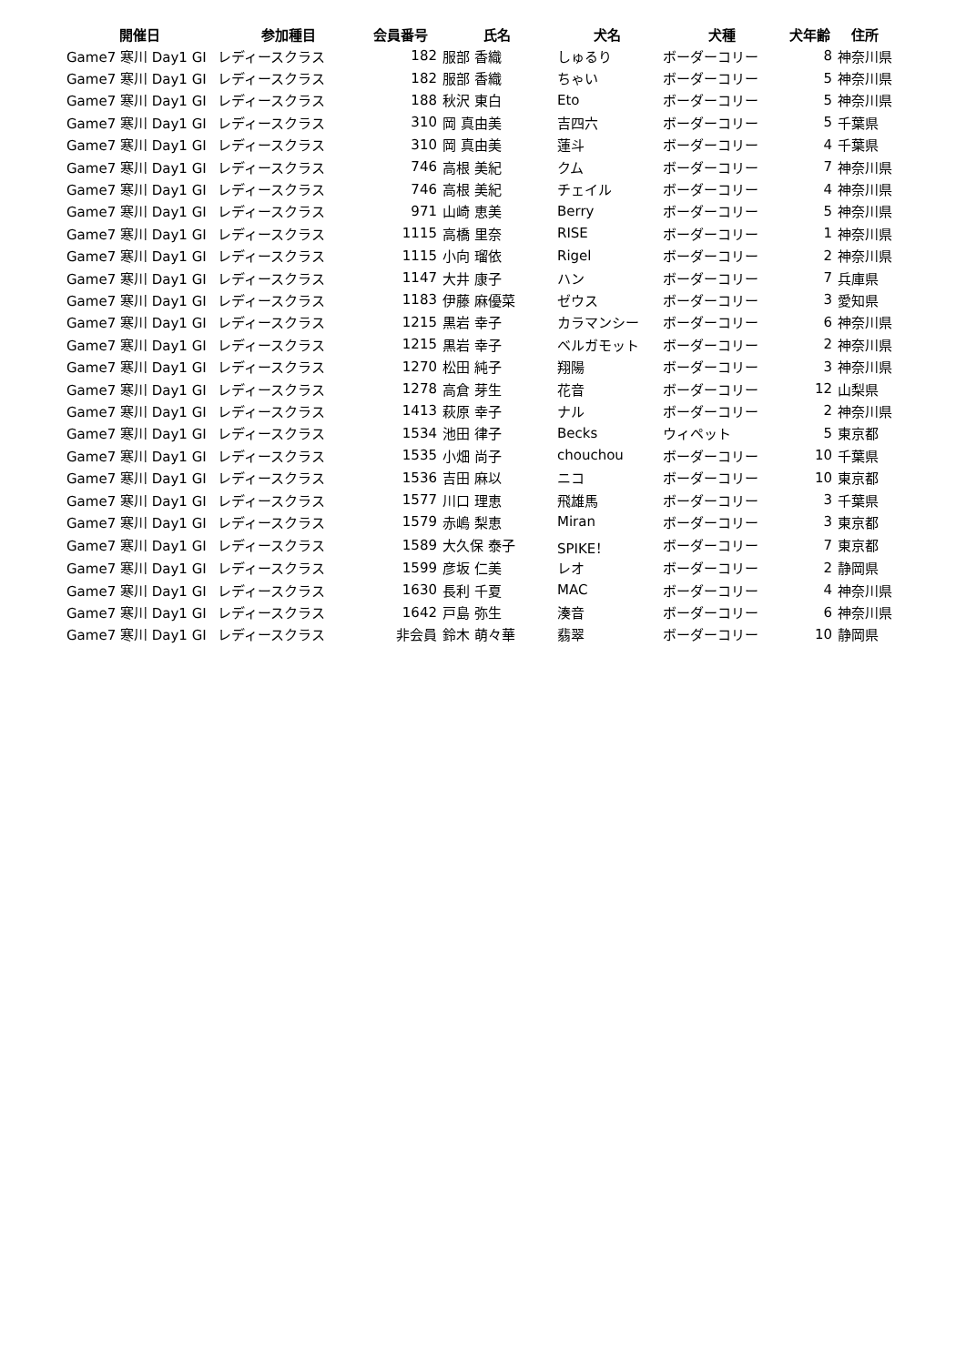| 開催日 | 参加種目 | 会員番号 | 氏名 | 犬名 | 犬種 | 犬年齢 | 住所 |
| --- | --- | --- | --- | --- | --- | --- | --- |
| Game7 寒川 Day1 GI | レディースクラス | 182 | 服部 香織 | しゅるり | ボーダーコリー | 8 | 神奈川県 |
| Game7 寒川 Day1 GI | レディースクラス | 182 | 服部 香織 | ちゃい | ボーダーコリー | 5 | 神奈川県 |
| Game7 寒川 Day1 GI | レディースクラス | 188 | 秋沢 東白 | Eto | ボーダーコリー | 5 | 神奈川県 |
| Game7 寒川 Day1 GI | レディースクラス | 310 | 岡 真由美 | 吉四六 | ボーダーコリー | 5 | 千葉県 |
| Game7 寒川 Day1 GI | レディースクラス | 310 | 岡 真由美 | 蓮斗 | ボーダーコリー | 4 | 千葉県 |
| Game7 寒川 Day1 GI | レディースクラス | 746 | 高根 美紀 | クム | ボーダーコリー | 7 | 神奈川県 |
| Game7 寒川 Day1 GI | レディースクラス | 746 | 高根 美紀 | チェイル | ボーダーコリー | 4 | 神奈川県 |
| Game7 寒川 Day1 GI | レディースクラス | 971 | 山崎 恵美 | Berry | ボーダーコリー | 5 | 神奈川県 |
| Game7 寒川 Day1 GI | レディースクラス | 1115 | 高橋 里奈 | RISE | ボーダーコリー | 1 | 神奈川県 |
| Game7 寒川 Day1 GI | レディースクラス | 1115 | 小向 瑠依 | Rigel | ボーダーコリー | 2 | 神奈川県 |
| Game7 寒川 Day1 GI | レディースクラス | 1147 | 大井 康子 | ハン | ボーダーコリー | 7 | 兵庫県 |
| Game7 寒川 Day1 GI | レディースクラス | 1183 | 伊藤 麻優菜 | ゼウス | ボーダーコリー | 3 | 愛知県 |
| Game7 寒川 Day1 GI | レディースクラス | 1215 | 黒岩 幸子 | カラマンシー | ボーダーコリー | 6 | 神奈川県 |
| Game7 寒川 Day1 GI | レディースクラス | 1215 | 黒岩 幸子 | ベルガモット | ボーダーコリー | 2 | 神奈川県 |
| Game7 寒川 Day1 GI | レディースクラス | 1270 | 松田 純子 | 翔陽 | ボーダーコリー | 3 | 神奈川県 |
| Game7 寒川 Day1 GI | レディースクラス | 1278 | 高倉 芽生 | 花音 | ボーダーコリー | 12 | 山梨県 |
| Game7 寒川 Day1 GI | レディースクラス | 1413 | 萩原 幸子 | ナル | ボーダーコリー | 2 | 神奈川県 |
| Game7 寒川 Day1 GI | レディースクラス | 1534 | 池田 律子 | Becks | ウィペット | 5 | 東京都 |
| Game7 寒川 Day1 GI | レディースクラス | 1535 | 小畑 尚子 | chouchou | ボーダーコリー | 10 | 千葉県 |
| Game7 寒川 Day1 GI | レディースクラス | 1536 | 吉田 麻以 | ニコ | ボーダーコリー | 10 | 東京都 |
| Game7 寒川 Day1 GI | レディースクラス | 1577 | 川口 理恵 | 飛雄馬 | ボーダーコリー | 3 | 千葉県 |
| Game7 寒川 Day1 GI | レディースクラス | 1579 | 赤嶋 梨恵 | Miran | ボーダーコリー | 3 | 東京都 |
| Game7 寒川 Day1 GI | レディースクラス | 1589 | 大久保 泰子 | SPIKE！ | ボーダーコリー | 7 | 東京都 |
| Game7 寒川 Day1 GI | レディースクラス | 1599 | 彦坂 仁美 | レオ | ボーダーコリー | 2 | 静岡県 |
| Game7 寒川 Day1 GI | レディースクラス | 1630 | 長利 千夏 | MAC | ボーダーコリー | 4 | 神奈川県 |
| Game7 寒川 Day1 GI | レディースクラス | 1642 | 戸島 弥生 | 湊音 | ボーダーコリー | 6 | 神奈川県 |
| Game7 寒川 Day1 GI | レディースクラス | 非会員 | 鈴木 萌々華 | 翡翠 | ボーダーコリー | 10 | 静岡県 |